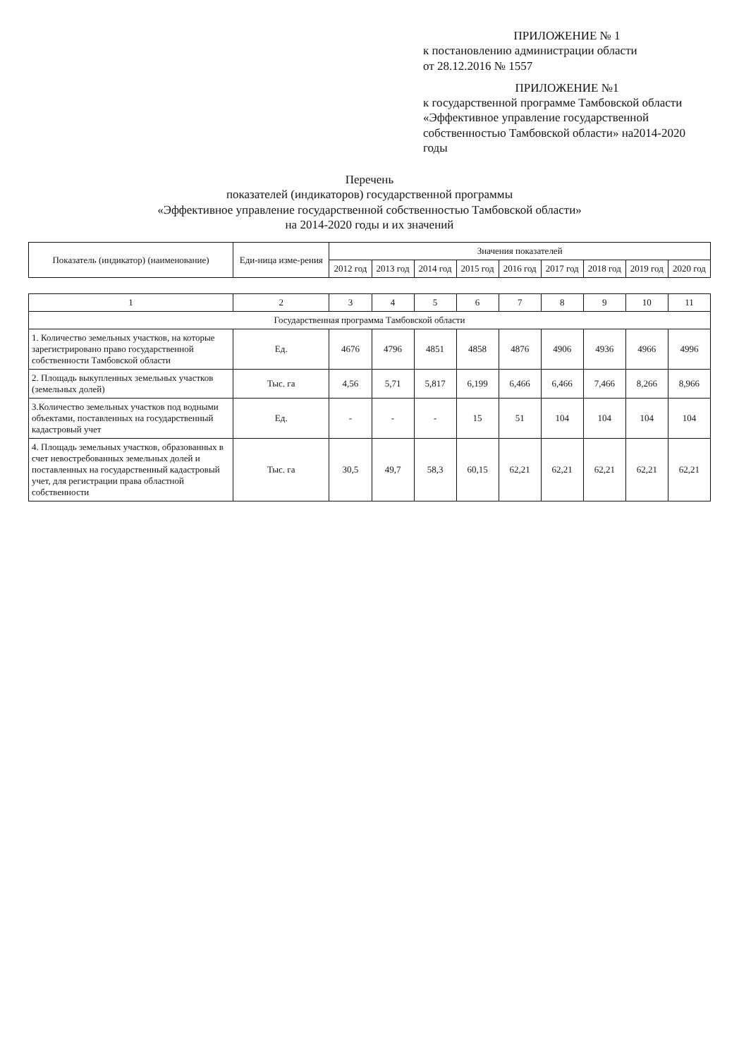ПРИЛОЖЕНИЕ № 1
к постановлению администрации области
от 28.12.2016 № 1557
ПРИЛОЖЕНИЕ №1
к государственной программе Тамбовской области «Эффективное управление государственной собственностью Тамбовской области» на2014-2020 годы
Перечень
показателей (индикаторов) государственной программы
«Эффективное управление государственной собственностью Тамбовской области»
на 2014-2020 годы и их значений
| Показатель (индикатор) (наименование) | Еди-ница изме-рения | Значения показателей | | | | | | | | |
| --- | --- | --- | --- | --- | --- | --- | --- | --- | --- | --- |
| | | 2012 год | 2013 год | 2014 год | 2015 год | 2016 год | 2017 год | 2018 год | 2019 год | 2020 год |
| 1 | 2 | 3 | 4 | 5 | 6 | 7 | 8 | 9 | 10 | 11 |
| Государственная программа Тамбовской области | | | | | | | | | | |
| 1. Количество земельных участков, на которые зарегистрировано право государственной собственности Тамбовской области | Ед. | 4676 | 4796 | 4851 | 4858 | 4876 | 4906 | 4936 | 4966 | 4996 |
| 2. Площадь выкупленных земельных участков (земельных долей) | Тыс. га | 4,56 | 5,71 | 5,817 | 6,199 | 6,466 | 6,466 | 7,466 | 8,266 | 8,966 |
| 3.Количество земельных участков под водными объектами, поставленных на государственный кадастровый учет | Ед. | - | - | - | 15 | 51 | 104 | 104 | 104 | 104 |
| 4. Площадь земельных участков, образованных в счет невостребованных земельных долей и поставленных на государственный кадастровый учет, для регистрации права областной собственности | Тыс. га | 30,5 | 49,7 | 58,3 | 60,15 | 62,21 | 62,21 | 62,21 | 62,21 | 62,21 |